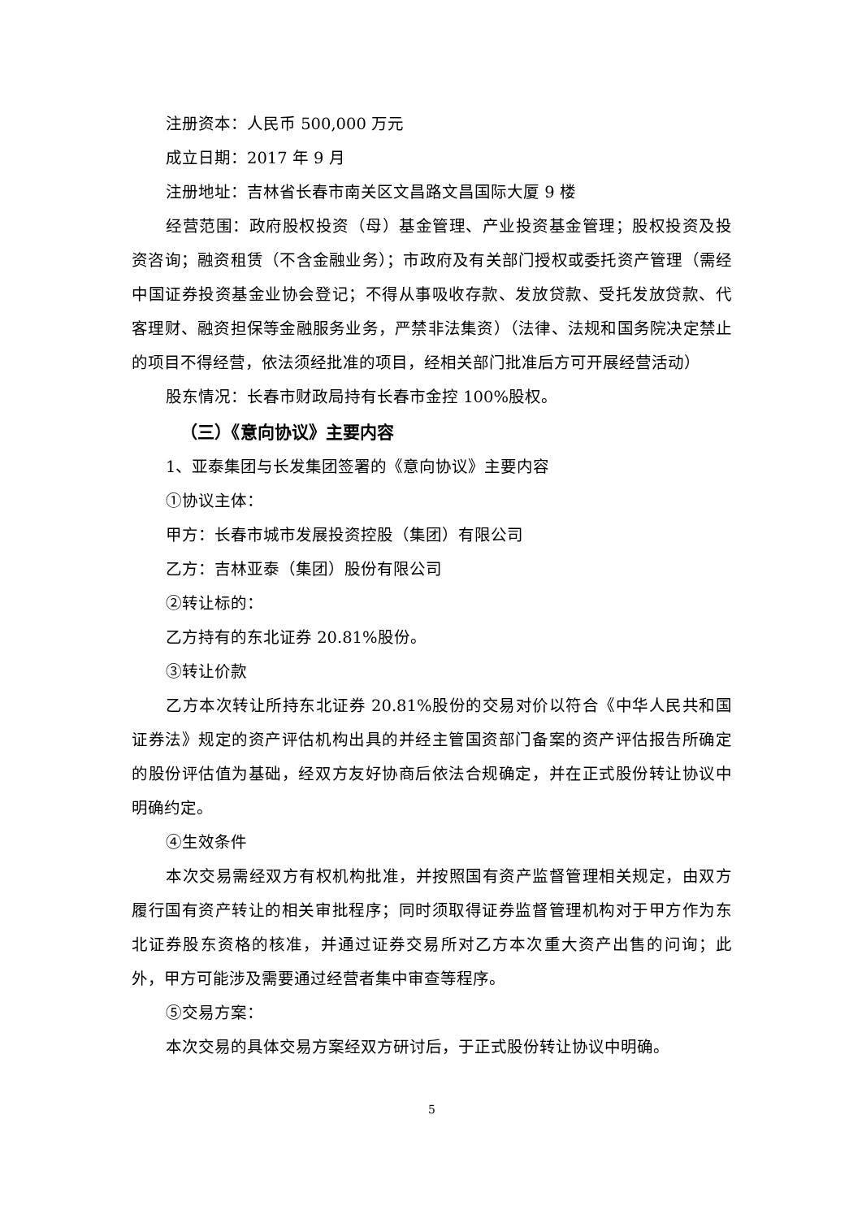注册资本：人民币 500,000 万元
成立日期：2017 年 9 月
注册地址：吉林省长春市南关区文昌路文昌国际大厦 9 楼
经营范围：政府股权投资（母）基金管理、产业投资基金管理；股权投资及投资咨询；融资租赁（不含金融业务）；市政府及有关部门授权或委托资产管理（需经中国证券投资基金业协会登记；不得从事吸收存款、发放贷款、受托发放贷款、代客理财、融资担保等金融服务业务，严禁非法集资）（法律、法规和国务院决定禁止的项目不得经营，依法须经批准的项目，经相关部门批准后方可开展经营活动）
股东情况：长春市财政局持有长春市金控 100%股权。
（三）《意向协议》主要内容
1、亚泰集团与长发集团签署的《意向协议》主要内容
①协议主体：
甲方：长春市城市发展投资控股（集团）有限公司
乙方：吉林亚泰（集团）股份有限公司
②转让标的：
乙方持有的东北证券 20.81%股份。
③转让价款
乙方本次转让所持东北证券 20.81%股份的交易对价以符合《中华人民共和国证券法》规定的资产评估机构出具的并经主管国资部门备案的资产评估报告所确定的股份评估值为基础，经双方友好协商后依法合规确定，并在正式股份转让协议中明确约定。
④生效条件
本次交易需经双方有权机构批准，并按照国有资产监督管理相关规定，由双方履行国有资产转让的相关审批程序；同时须取得证券监督管理机构对于甲方作为东北证券股东资格的核准，并通过证券交易所对乙方本次重大资产出售的问询；此外，甲方可能涉及需要通过经营者集中审查等程序。
⑤交易方案：
本次交易的具体交易方案经双方研讨后，于正式股份转让协议中明确。
5